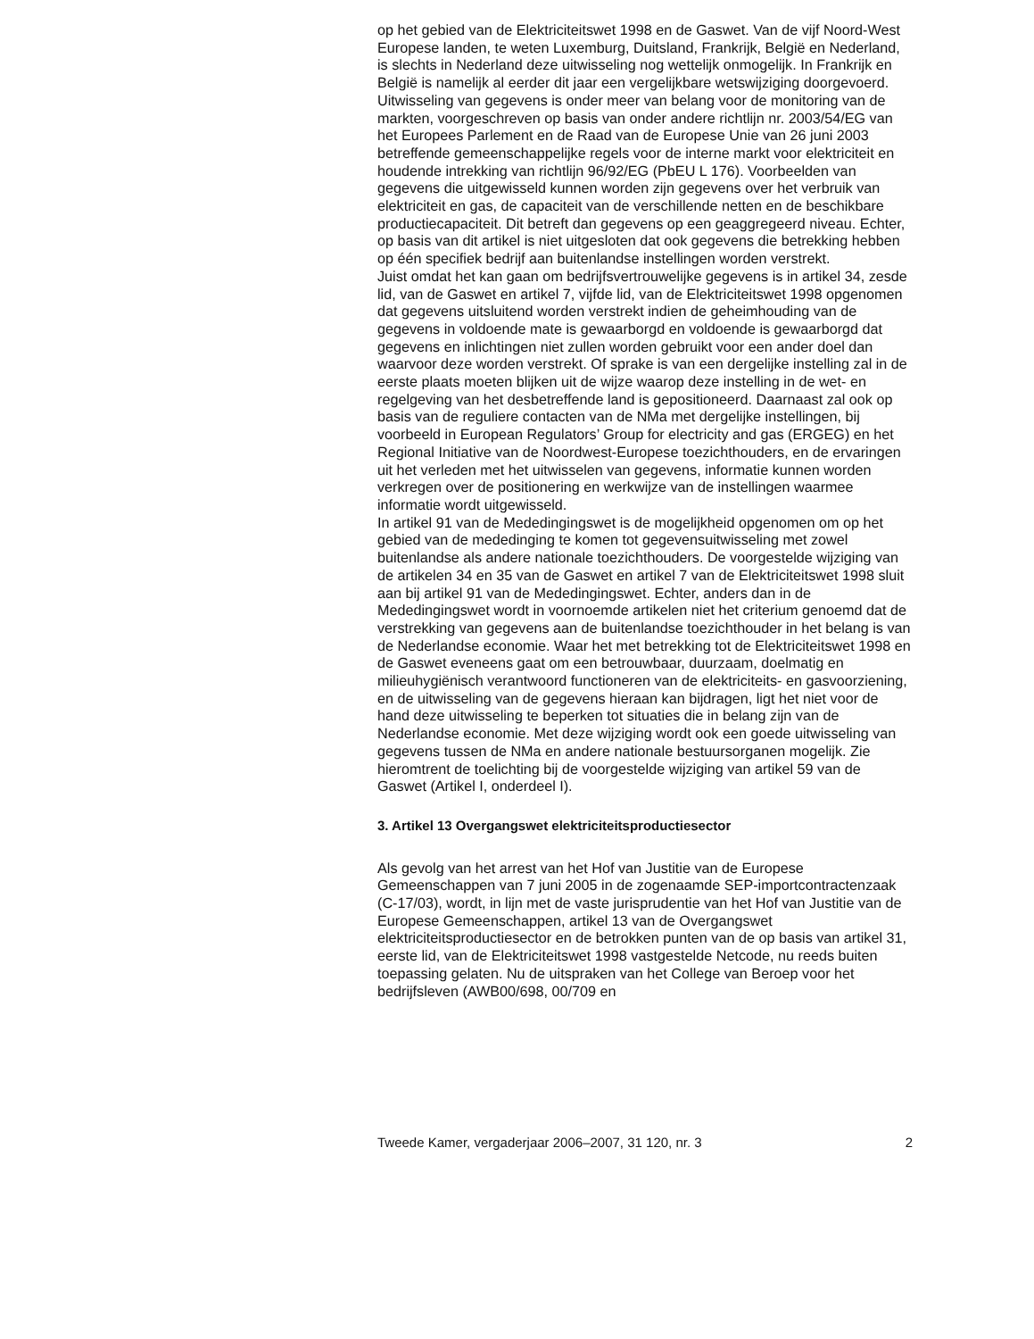op het gebied van de Elektriciteitswet 1998 en de Gaswet. Van de vijf Noord-West Europese landen, te weten Luxemburg, Duitsland, Frankrijk, België en Nederland, is slechts in Nederland deze uitwisseling nog wettelijk onmogelijk. In Frankrijk en België is namelijk al eerder dit jaar een vergelijkbare wetswijziging doorgevoerd. Uitwisseling van gegevens is onder meer van belang voor de monitoring van de markten, voorgeschreven op basis van onder andere richtlijn nr. 2003/54/EG van het Europees Parlement en de Raad van de Europese Unie van 26 juni 2003 betreffende gemeenschappelijke regels voor de interne markt voor elektriciteit en houdende intrekking van richtlijn 96/92/EG (PbEU L 176). Voorbeelden van gegevens die uitgewisseld kunnen worden zijn gegevens over het verbruik van elektriciteit en gas, de capaciteit van de verschillende netten en de beschikbare productiecapaciteit. Dit betreft dan gegevens op een geaggregeerd niveau. Echter, op basis van dit artikel is niet uitgesloten dat ook gegevens die betrekking hebben op één specifiek bedrijf aan buitenlandse instellingen worden verstrekt.
Juist omdat het kan gaan om bedrijfsvertrouwelijke gegevens is in artikel 34, zesde lid, van de Gaswet en artikel 7, vijfde lid, van de Elektriciteitswet 1998 opgenomen dat gegevens uitsluitend worden verstrekt indien de geheimhouding van de gegevens in voldoende mate is gewaarborgd en voldoende is gewaarborgd dat gegevens en inlichtingen niet zullen worden gebruikt voor een ander doel dan waarvoor deze worden verstrekt. Of sprake is van een dergelijke instelling zal in de eerste plaats moeten blijken uit de wijze waarop deze instelling in de wet- en regelgeving van het desbetreffende land is gepositioneerd. Daarnaast zal ook op basis van de reguliere contacten van de NMa met dergelijke instellingen, bij voorbeeld in European Regulators’ Group for electricity and gas (ERGEG) en het Regional Initiative van de Noordwest-Europese toezichthouders, en de ervaringen uit het verleden met het uitwisselen van gegevens, informatie kunnen worden verkregen over de positionering en werkwijze van de instellingen waarmee informatie wordt uitgewisseld.
In artikel 91 van de Mededingingswet is de mogelijkheid opgenomen om op het gebied van de mededinging te komen tot gegevensuitwisseling met zowel buitenlandse als andere nationale toezichthouders. De voorgestelde wijziging van de artikelen 34 en 35 van de Gaswet en artikel 7 van de Elektriciteitswet 1998 sluit aan bij artikel 91 van de Mededingingswet. Echter, anders dan in de Mededingingswet wordt in voornoemde artikelen niet het criterium genoemd dat de verstrekking van gegevens aan de buitenlandse toezichthouder in het belang is van de Nederlandse economie. Waar het met betrekking tot de Elektriciteitswet 1998 en de Gaswet eveneens gaat om een betrouwbaar, duurzaam, doelmatig en milieuhygiënisch verantwoord functioneren van de elektriciteits- en gasvoorziening, en de uitwisseling van de gegevens hieraan kan bijdragen, ligt het niet voor de hand deze uitwisseling te beperken tot situaties die in belang zijn van de Nederlandse economie. Met deze wijziging wordt ook een goede uitwisseling van gegevens tussen de NMa en andere nationale bestuursorganen mogelijk. Zie hieromtrent de toelichting bij de voorgestelde wijziging van artikel 59 van de Gaswet (Artikel I, onderdeel I).
3. Artikel 13 Overgangswet elektriciteitsproductiesector
Als gevolg van het arrest van het Hof van Justitie van de Europese Gemeenschappen van 7 juni 2005 in de zogenaamde SEP-importcontractenzaak (C-17/03), wordt, in lijn met de vaste jurisprudentie van het Hof van Justitie van de Europese Gemeenschappen, artikel 13 van de Overgangswet elektriciteitsproductiesector en de betrokken punten van de op basis van artikel 31, eerste lid, van de Elektriciteitswet 1998 vastgestelde Netcode, nu reeds buiten toepassing gelaten. Nu de uitspraken van het College van Beroep voor het bedrijfsleven (AWB00/698, 00/709 en
Tweede Kamer, vergaderjaar 2006–2007, 31 120, nr. 3 2